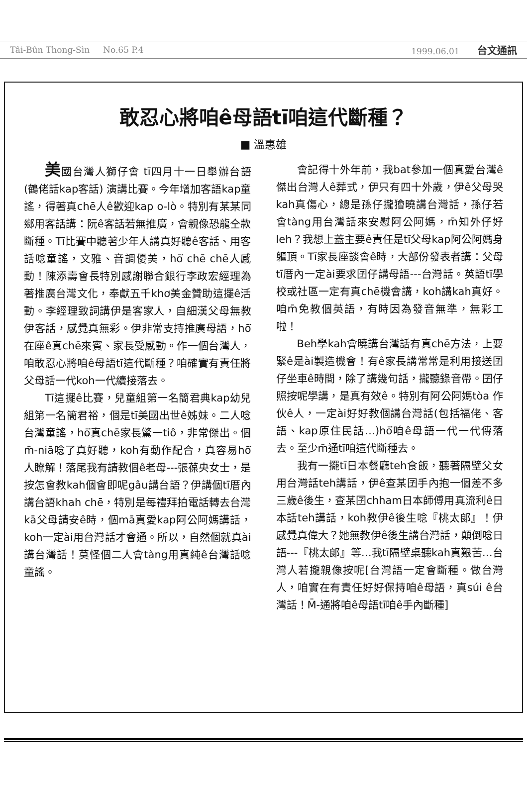Tâi-Bûn Thong-Sìn No.65 P.4 1999.06.01 台文通訊
敢忍心將咱ê母語tī咱這代斷種？
■ 溫惠雄
美國台灣人獅仔會 tī四月十一日舉辦台語(鶴佬話kap客話) 演講比賽。今年增加客語kap童謠，得著真chē人ê歡迎kap o-lò。特別有某某同鄉用客話講：阮ê客話若無推廣，會親像恐龍仝款斷種。Tī比賽中聽著少年人講真好聽ê客話、用客話唸童謠，文雅、音調優美，hō͘ chē chē人感動！陳添壽會長特別感謝聯合銀行李政宏經理為著推廣台灣文化，奉獻五千khơ美金贊助這擺ê活動。李經理致詞講伊是客家人，自細漢父母無教伊客話，感覺真無彩。伊非常支持推廣母語，hō͘在座ê真chē來賓、家長受感動。作一個台灣人，咱敢忍心將咱ê母語tī這代斷種？咱確實有責任將父母話一代koh一代續接落去。
Tī這擺ê比賽，兒童組第一名簡君典kap幼兒組第一名簡君裕，個是tī美國出世ê姊妹。二人唸台灣童謠，hō͘真chē家長驚一tiô，非常傑出。個m̄-niā唸了真好聽，koh有動作配合，真容易hō͘人瞭解！落尾我有請教個ê老母---張葆央女士，是按怎會教kah個會即呢gâu講台語？伊講個tī厝內講台語khah chē，特別是每禮拜拍電話轉去台灣kā父母請安ê時，個mā真愛kap阿公阿媽講話，koh一定ài用台灣話才會通。所以，自然個就真ài講台灣話！莫怪個二人會tàng用真純ê台灣話唸童謠。
會記得十外年前，我bat參加一個真愛台灣ê傑出台灣人ê葬式，伊只有四十外歲，伊ê父母哭kah真傷心，總是孫仔攏獪曉講台灣話，孫仔若會tàng用台灣話來安慰阿公阿媽，m̄知外仔好leh？我想上蓋主要ê責任是tī父母kap阿公阿媽身軀頂。Tī家長座談會ê時，大部份發表者講：父母tī厝內一定ài要求囝仔講母語---台灣話。英語tī學校或社區一定有真chē機會講，koh講kah真好。咱m̄免教個英語，有時因為發音無準，無彩工啦！
Beh學kah會曉講台灣話有真chē方法，上要緊ê是ài製造機會！有ê家長講常常是利用接送囝仔坐車ê時間，除了講幾句話，攏聽錄音帶。囝仔照按呢學講，是真有效ê。特別有阿公阿媽tòa 作伙ê人，一定ài好好教個講台灣話(包括福佬、客語、kap原住民話…)hō͘咱ê母語一代一代傳落去。至少m̄通tī咱這代斷種去。
我有一擺tī日本餐廳teh食飯，聽著隔壁父女用台灣話teh講話，伊ê查某囝手內抱一個差不多三歲ê後生，查某囝chham日本師傅用真流利ê日本話teh講話，koh教伊ê後生唸『桃太郎』！伊感覺真偉大？她無教伊ê後生講台灣話，顛倒唸日語---『桃太郎』等…我tī隔壁桌聽kah真艱苦…台灣人若攏親像按呢[台灣語一定會斷種。做台灣人，咱實在有責任好好保持咱ê母語，真súi ê台灣話！M̄-通將咱ê母語tī咱ê手內斷種]